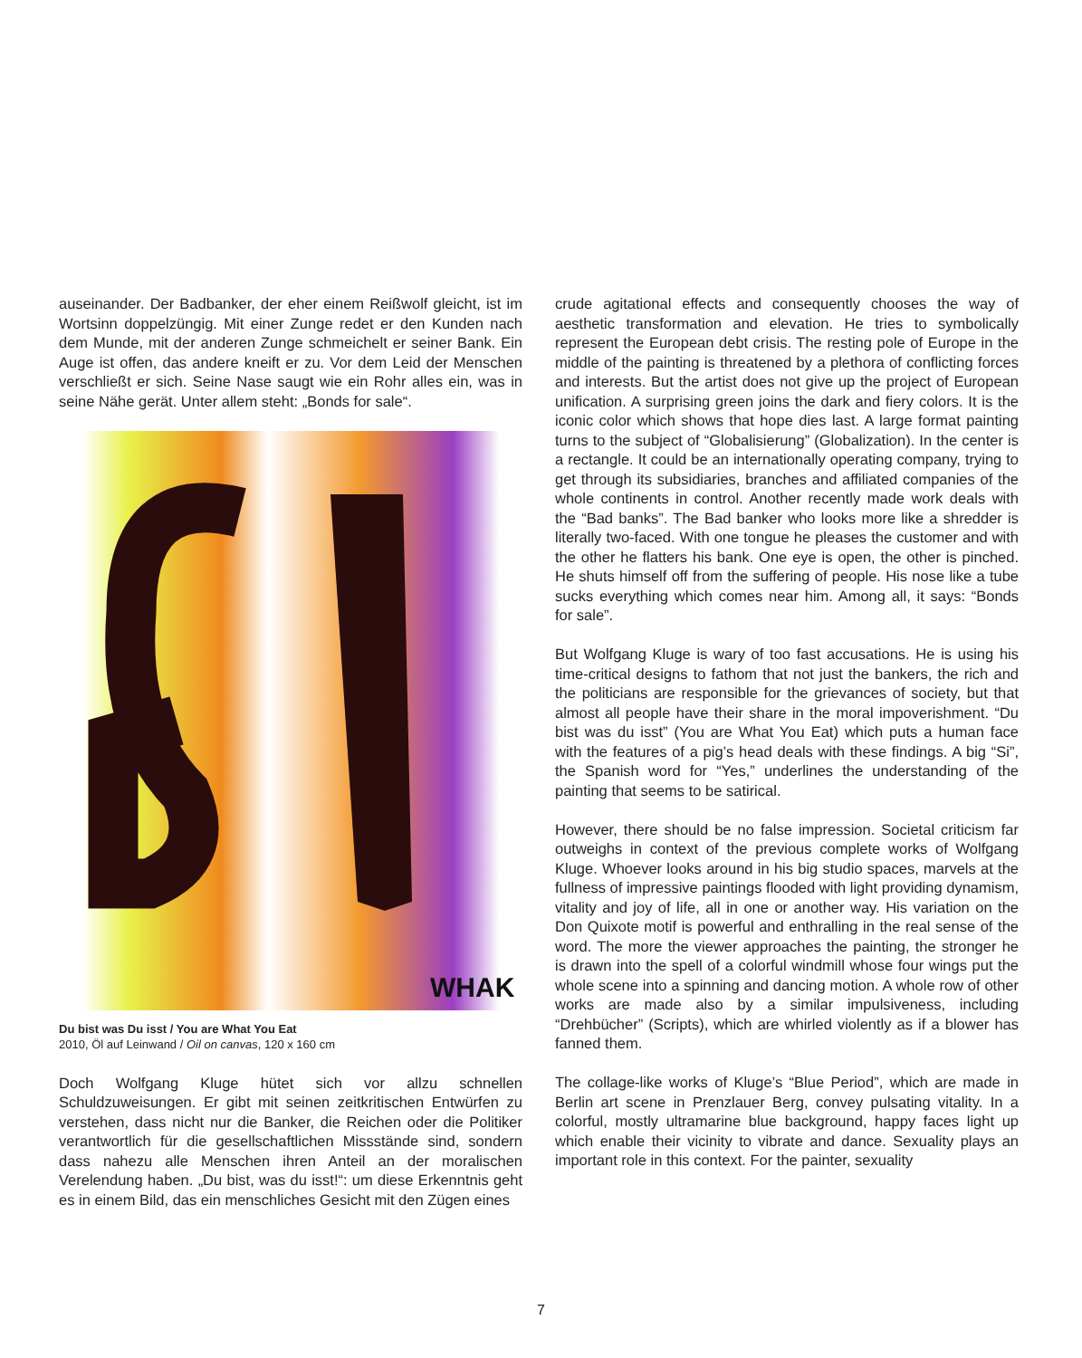auseinander. Der Badbanker, der eher einem Reißwolf gleicht, ist im Wortsinn doppelzüngig. Mit einer Zunge redet er den Kunden nach dem Munde, mit der anderen Zunge schmeichelt er seiner Bank. Ein Auge ist offen, das andere kneift er zu. Vor dem Leid der Menschen verschließt er sich. Seine Nase saugt wie ein Rohr alles ein, was in seine Nähe gerät. Unter allem steht: „Bonds for sale“.
WHAK
Du bist was Du isst / You are What You Eat
2010, Öl auf Leinwand / Oil on canvas, 120 x 160 cm
Doch Wolfgang Kluge hütet sich vor allzu schnellen Schuldzuweisungen. Er gibt mit seinen zeitkritischen Entwürfen zu verstehen, dass nicht nur die Banker, die Reichen oder die Politiker verantwortlich für die gesellschaftlichen Missstände sind, sondern dass nahezu alle Menschen ihren Anteil an der moralischen Verelendung haben. „Du bist, was du isst!“: um diese Erkenntnis geht es in einem Bild, das ein menschliches Gesicht mit den Zügen eines
crude agitational effects and consequently chooses the way of aesthetic transformation and elevation. He tries to symbolically represent the European debt crisis. The resting pole of Europe in the middle of the painting is threatened by a plethora of conflicting forces and interests. But the artist does not give up the project of European unification. A surprising green joins the dark and fiery colors. It is the iconic color which shows that hope dies last. A large format painting turns to the subject of “Globalisierung” (Globalization). In the center is a rectangle. It could be an internationally operating company, trying to get through its subsidiaries, branches and affiliated companies of the whole continents in control. Another recently made work deals with the “Bad banks”. The Bad banker who looks more like a shredder is literally two-faced. With one tongue he pleases the customer and with the other he flatters his bank. One eye is open, the other is pinched. He shuts himself off from the suffering of people. His nose like a tube sucks everything which comes near him. Among all, it says: “Bonds for sale”.
But Wolfgang Kluge is wary of too fast accusations. He is using his time-critical designs to fathom that not just the bankers, the rich and the politicians are responsible for the grievances of society, but that almost all people have their share in the moral impoverishment. “Du bist was du isst” (You are What You Eat) which puts a human face with the features of a pig’s head deals with these findings. A big “Si”, the Spanish word for “Yes,” underlines the understanding of the painting that seems to be satirical.
However, there should be no false impression. Societal criticism far outweighs in context of the previous complete works of Wolfgang Kluge. Whoever looks around in his big studio spaces, marvels at the fullness of impressive paintings flooded with light providing dynamism, vitality and joy of life, all in one or another way. His variation on the Don Quixote motif is powerful and enthralling in the real sense of the word. The more the viewer approaches the painting, the stronger he is drawn into the spell of a colorful windmill whose four wings put the whole scene into a spinning and dancing motion. A whole row of other works are made also by a similar impulsiveness, including “Drehbücher” (Scripts), which are whirled violently as if a blower has fanned them.
The collage-like works of Kluge’s “Blue Period”, which are made in Berlin art scene in Prenzlauer Berg, convey pulsating vitality. In a colorful, mostly ultramarine blue background, happy faces light up which enable their vicinity to vibrate and dance. Sexuality plays an important role in this context. For the painter, sexuality
7